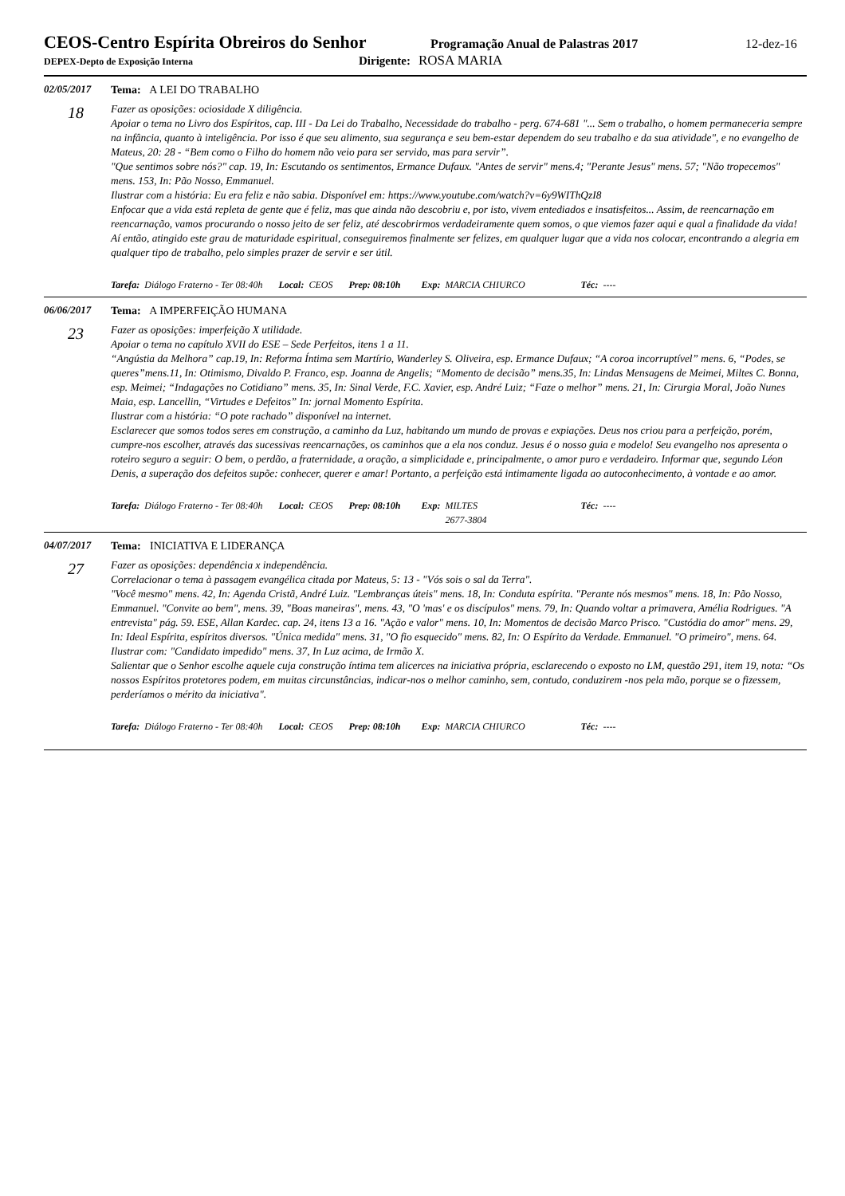CEOS-Centro Espírita Obreiros do Senhor
Programação Anual de Palastras 2017
12-dez-16
DEPEX-Depto de Exposição Interna
Dirigente: ROSA MARIA
02/05/2017
18
Tema: A LEI DO TRABALHO
Fazer as oposições: ociosidade X diligência.
Apoiar o tema no Livro dos Espíritos, cap. III - Da Lei do Trabalho, Necessidade do trabalho - perg. 674-681 "... Sem o trabalho, o homem permaneceria sempre na infância, quanto à inteligência. Por isso é que seu alimento, sua segurança e seu bem-estar dependem do seu trabalho e da sua atividade", e no evangelho de Mateus, 20: 28 - “Bem como o Filho do homem não veio para ser servido, mas para servir”.
"Que sentimos sobre nós?" cap. 19, In: Escutando os sentimentos, Ermance Dufaux. "Antes de servir" mens.4; "Perante Jesus" mens. 57; "Não tropecemos" mens. 153, In: Pão Nosso, Emmanuel.
Ilustrar com a história: Eu era feliz e não sabia. Disponível em: https://www.youtube.com/watch?v=6y9WIThQzI8
Enfocar que a vida está repleta de gente que é feliz, mas que ainda não descobriu e, por isto, vivem entediados e insatisfeitos... Assim, de reencarnação em reencarnação, vamos procurando o nosso jeito de ser feliz, até descobrirmos verdadeiramente quem somos, o que viemos fazer aqui e qual a finalidade da vida! Aí então, atingido este grau de maturidade espiritual, conseguiremos finalmente ser felizes, em qualquer lugar que a vida nos colocar, encontrando a alegria em qualquer tipo de trabalho, pelo simples prazer de servir e ser útil.
Tarefa: Diálogo Fraterno - Ter 08:40h Local: CEOS Prep: 08:10h Exp: MARCIA CHIURCO Téc: ----
06/06/2017
23
Tema: A IMPERFEIÇÃO HUMANA
Fazer as oposições: imperfeição X utilidade.
Apoiar o tema no capítulo XVII do ESE – Sede Perfeitos, itens 1 a 11.
“Angústia da Melhora” cap.19, In: Reforma Íntima sem Martírio, Wanderley S. Oliveira, esp. Ermance Dufaux; “A coroa incorruptível” mens. 6, “Podes, se queres”mens.11, In: Otimismo, Divaldo P. Franco, esp. Joanna de Angelis; “Momento de decisão” mens.35, In: Lindas Mensagens de Meimei, Miltes C. Bonna, esp. Meimei; “Indagações no Cotidiano” mens. 35, In: Sinal Verde, F.C. Xavier, esp. André Luiz; “Faze o melhor” mens. 21, In: Cirurgia Moral, João Nunes Maia, esp. Lancellin, “Virtudes e Defeitos” In: jornal Momento Espírita.
Ilustrar com a história: “O pote rachado” disponível na internet.
Esclarecer que somos todos seres em construção, a caminho da Luz, habitando um mundo de provas e expiações. Deus nos criou para a perfeição, porém, cumpre-nos escolher, através das sucessivas reencarnações, os caminhos que a ela nos conduz. Jesus é o nosso guia e modelo! Seu evangelho nos apresenta o roteiro seguro a seguir: O bem, o perdão, a fraternidade, a oração, a simplicidade e, principalmente, o amor puro e verdadeiro. Informar que, segundo Léon Denis, a superação dos defeitos supõe: conhecer, querer e amar! Portanto, a perfeição está intimamente ligada ao autoconhecimento, à vontade e ao amor.
Tarefa: Diálogo Fraterno - Ter 08:40h Local: CEOS Prep: 08:10h Exp: MILTES
2677-3804 Téc: ----
04/07/2017
27
Tema: INICIATIVA E LIDERANÇA
Fazer as oposições: dependência x independência.
Correlacionar o tema à passagem evangélica citada por Mateus, 5: 13 - "Vós sois o sal da Terra".
"Você mesmo" mens. 42, In: Agenda Cristã, André Luiz. "Lembranças úteis" mens. 18, In: Conduta espírita. "Perante nós mesmos" mens. 18, In: Pão Nosso, Emmanuel. "Convite ao bem", mens. 39, "Boas maneiras", mens. 43, "O 'mas' e os discípulos" mens. 79, In: Quando voltar a primavera, Amélia Rodrigues. "A entrevista" pág. 59. ESE, Allan Kardec. cap. 24, itens 13 a 16. "Ação e valor" mens. 10, In: Momentos de decisão Marco Prisco. "Custódia do amor" mens. 29, In: Ideal Espírita, espíritos diversos. "Única medida" mens. 31, "O fio esquecido" mens. 82, In: O Espírito da Verdade. Emmanuel. "O primeiro", mens. 64.
Ilustrar com: "Candidato impedido" mens. 37, In Luz acima, de Irmão X.
Salientar que o Senhor escolhe aquele cuja construção íntima tem alicerces na iniciativa própria, esclarecendo o exposto no LM, questão 291, item 19, nota: “Os nossos Espíritos protetores podem, em muitas circunstâncias, indicar-nos o melhor caminho, sem, contudo, conduzirem -nos pela mão, porque se o fizessem, perderíamos o mérito da iniciativa".
Tarefa: Diálogo Fraterno - Ter 08:40h Local: CEOS Prep: 08:10h Exp: MARCIA CHIURCO Téc: ----